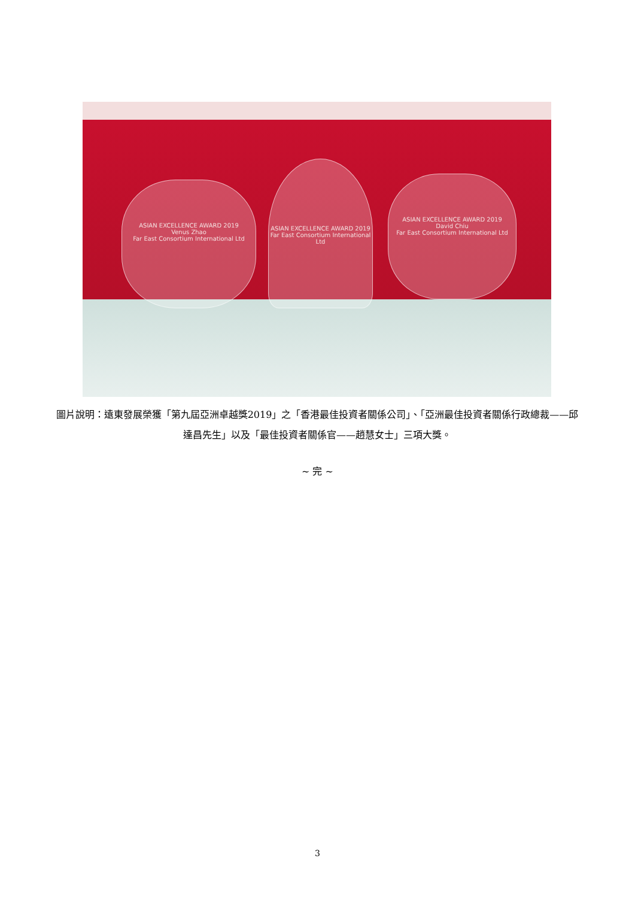ASIAN EXCELLENCE AWARD 2019
Venus Zhao
Far East Consortium International Ltd
ASIAN EXCELLENCE AWARD 2019
Far East Consortium International Ltd
ASIAN EXCELLENCE AWARD 2019
David Chiu
Far East Consortium International Ltd
圖片說明：遠東發展榮獲「第九屆亞洲卓越獎2019」之「香港最佳投資者關係公司」、「亞洲最佳投資者關係行政總裁——邱達昌先生」以及「最佳投資者關係官——趙慧女士」三項大獎。
~ 完 ~
3